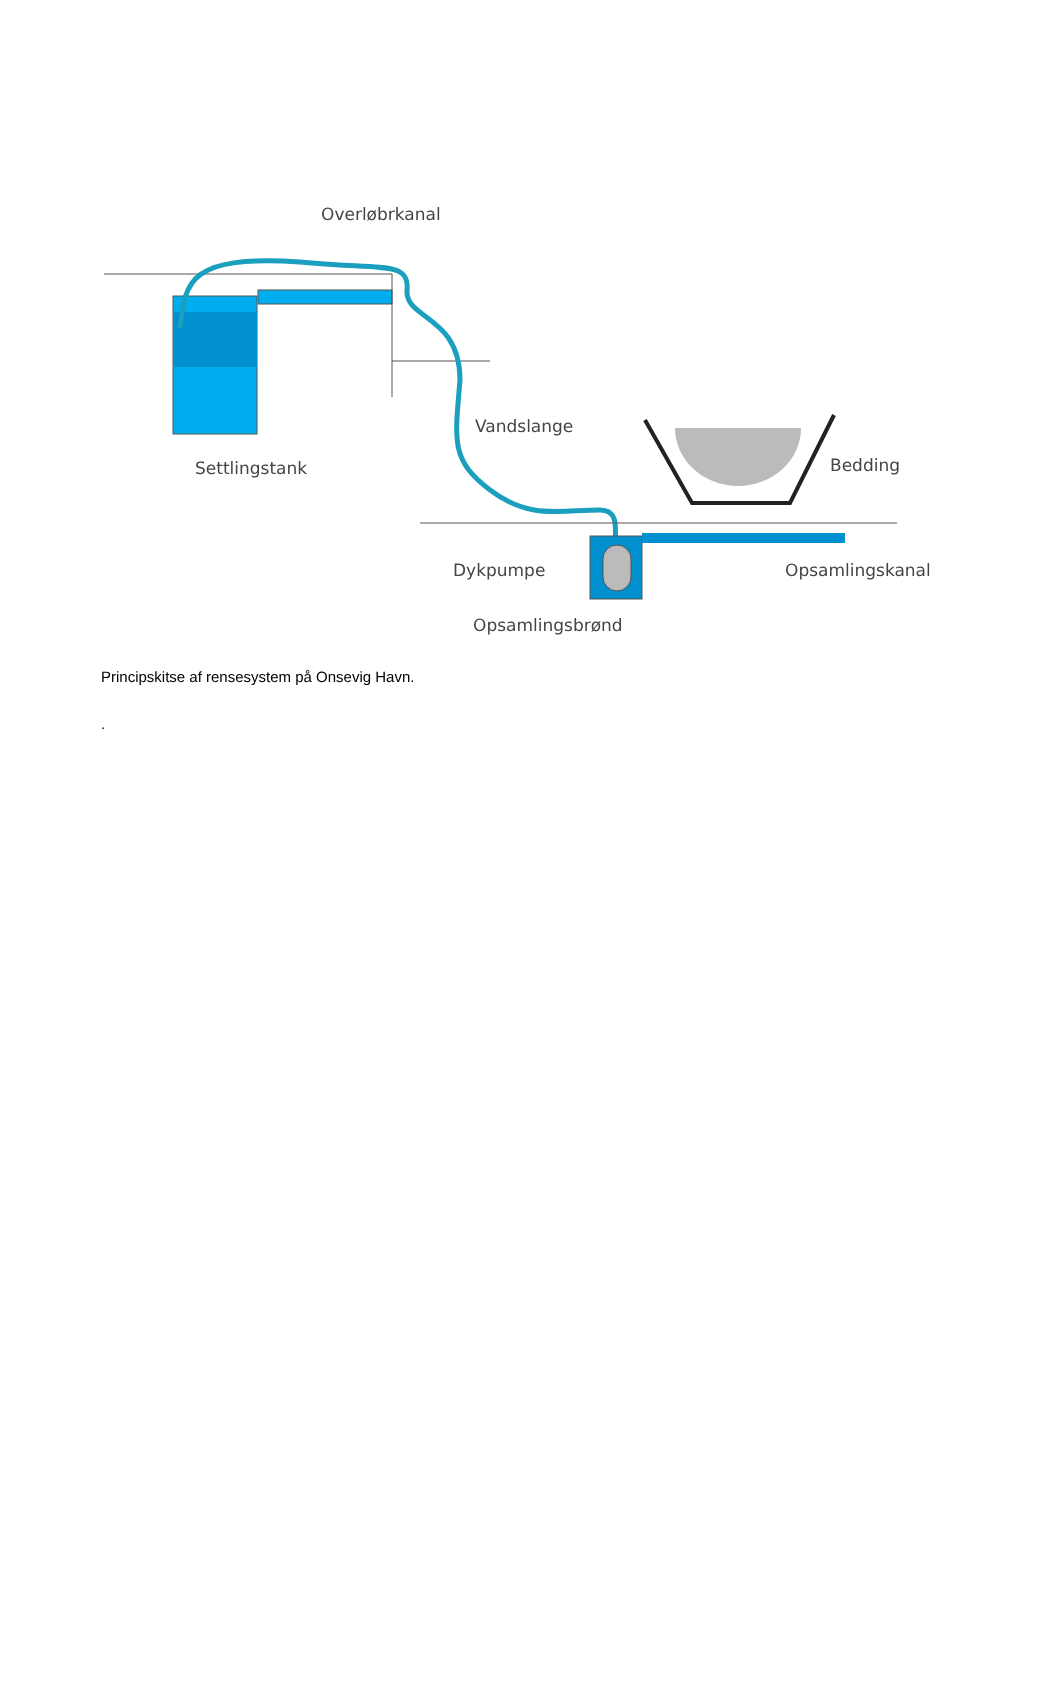Overløbrkanal
Vandslange
Settlingstank Bedding
Dykpumpe Opsamlingskanal
Opsamlingsbrønd
Principskitse af rensesystem på Onsevig Havn.
.